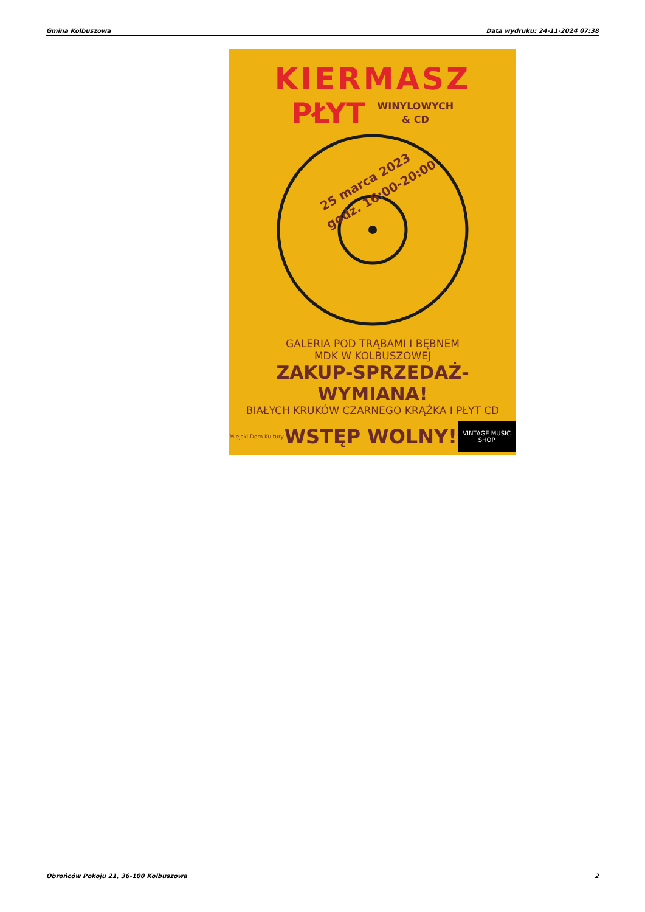Gmina Kolbuszowa Data wydruku: 24-11-2024 07:38
KIERMASZ
PŁYT WINYLOWYCH
& CD
25 marca 2023
godz. 16:00-20:00
GALERIA POD TRĄBAMI I BĘBNEM
MDK W KOLBUSZOWEJ
ZAKUP-SPRZEDAŻ-WYMIANA!
BIAŁYCH KRUKÓW CZARNEGO KRĄŻKA I PŁYT CD
Miejski Dom Kultury WSTĘP WOLNY! VINTAGE MUSIC SHOP
Obrońców Pokoju 21, 36-100 Kolbuszowa 2